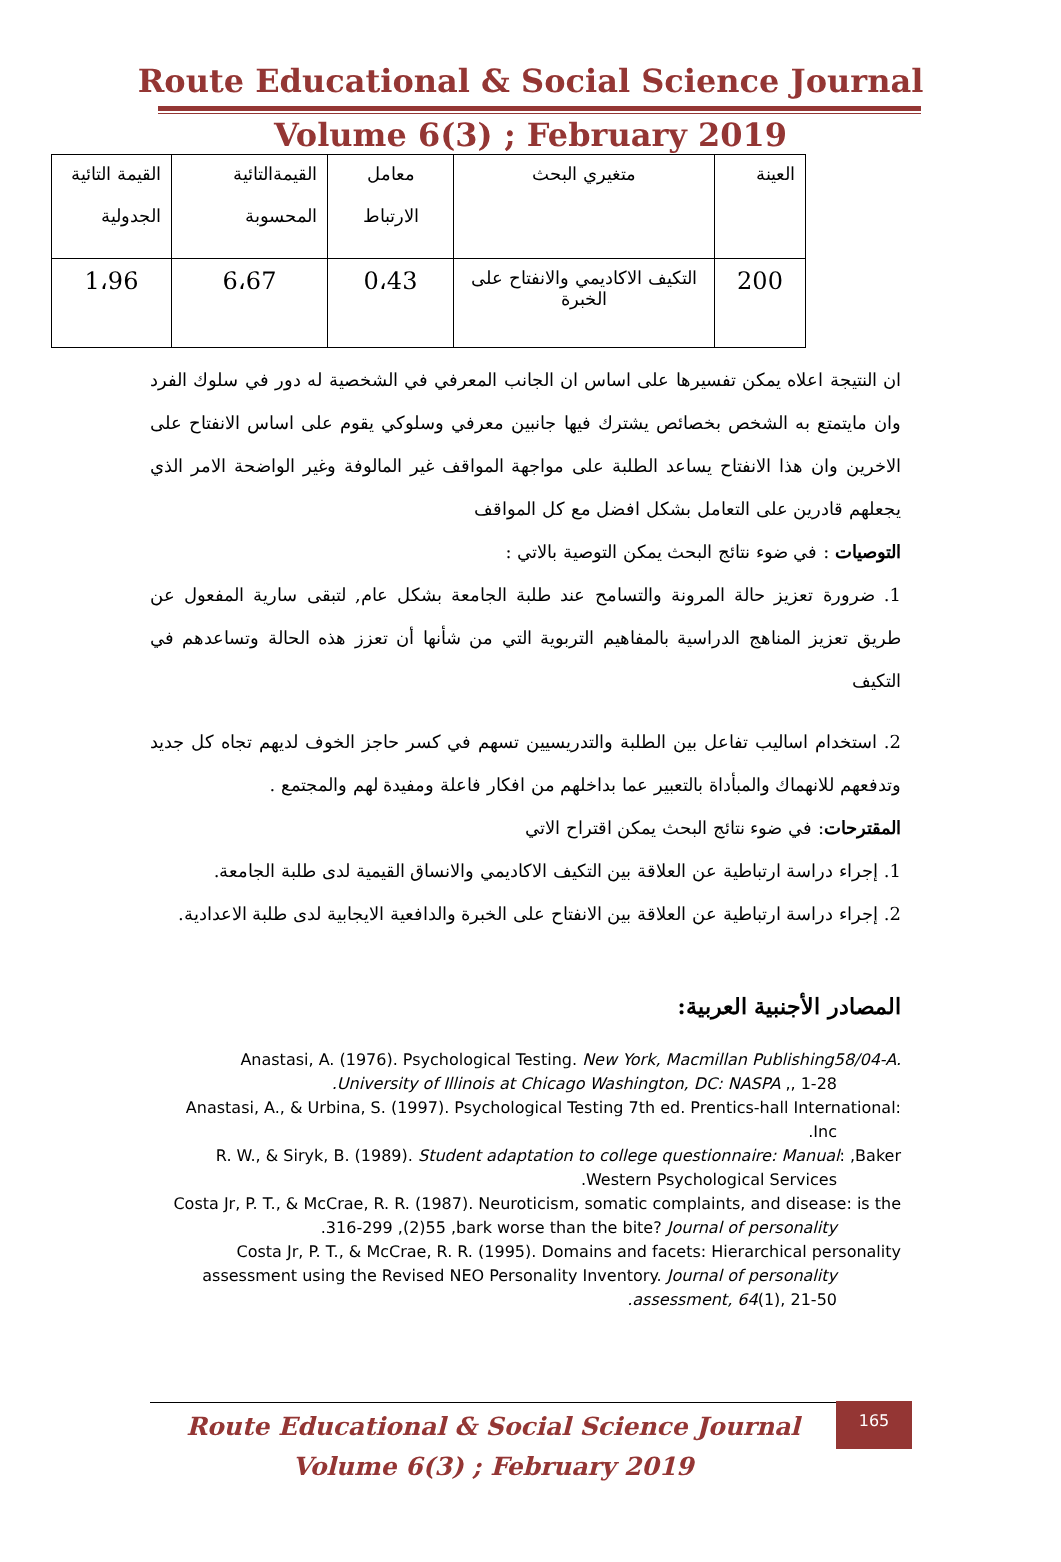Route Educational & Social Science Journal
Volume 6(3) ; February 2019
| العينة | متغيري البحث | معامل الارتباط | القيمةالتائية المحسوبة | القيمة التائية الجدولية |
| 200 | التكيف الاكاديمي والانفتاح على الخبرة | 0،43 | 6،67 | 1،96 |
ان النتيجة اعلاه يمكن تفسيرها على اساس ان الجانب المعرفي في الشخصية له دور في سلوك الفرد وان مايتمتع به الشخص بخصائص يشترك فيها جانبين معرفي وسلوكي يقوم على اساس الانفتاح على الاخرين وان هذا الانفتاح يساعد الطلبة على مواجهة المواقف غير المالوفة وغير الواضحة الامر الذي يجعلهم قادرين على التعامل بشكل افضل مع كل المواقف
التوصيات : في ضوء نتائج البحث يمكن التوصية بالاتي :
1. ضرورة تعزيز حالة المرونة والتسامح عند طلبة الجامعة بشكل عام, لتبقى سارية المفعول عن طريق تعزيز المناهج الدراسية بالمفاهيم التربوية التي من شأنها أن تعزز هذه الحالة وتساعدهم في التكيف
2. استخدام اساليب تفاعل بين الطلبة والتدريسيين تسهم في كسر حاجز الخوف لديهم تجاه كل جديد وتدفعهم للانهماك والمبأداة بالتعبير عما بداخلهم من افكار فاعلة ومفيدة لهم والمجتمع .
المقترحات: في ضوء نتائج البحث يمكن اقتراح الاتي
1. إجراء دراسة ارتباطية عن العلاقة بين التكيف الاكاديمي والانساق القيمية لدى طلبة الجامعة.
2. إجراء دراسة ارتباطية عن العلاقة بين الانفتاح على الخبرة والدافعية الايجابية لدى طلبة الاعدادية.
المصادر الأجنبية العربية:
Anastasi, A. (1976). Psychological Testing. New York, Macmillan Publishing58/04-A.
.University of Illinois at Chicago Washington, DC: NASPA ,, 1-28
Anastasi, A., & Urbina, S. (1997). Psychological Testing 7th ed. Prentics-hall International:
.Inc
R. W., & Siryk, B. (1989). Student adaptation to college questionnaire: Manual: ,Baker
.Western Psychological Services
Costa Jr, P. T., & McCrae, R. R. (1987). Neuroticism, somatic complaints, and disease: is the
.316-299 ,(2)55 ,bark worse than the bite? Journal of personality
Costa Jr, P. T., & McCrae, R. R. (1995). Domains and facets: Hierarchical personality
assessment using the Revised NEO Personality Inventory. Journal of personality
.assessment, 64(1), 21-50
165
Route Educational & Social Science Journal
Volume 6(3) ; February 2019